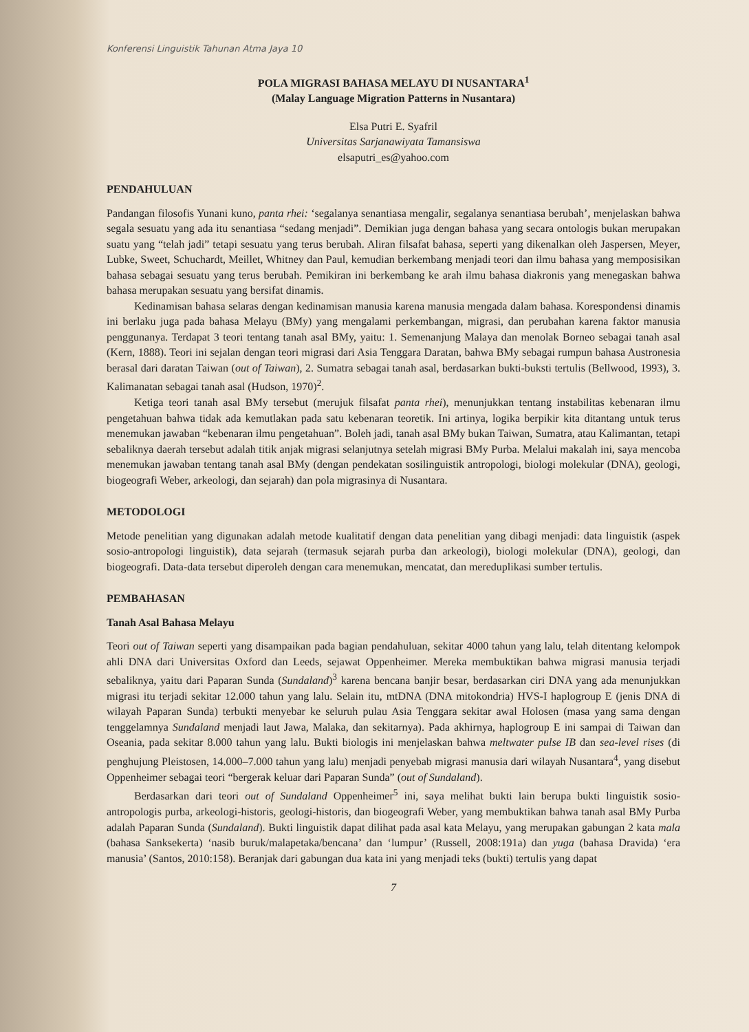Konferensi Linguistik Tahunan Atma Jaya 10
POLA MIGRASI BAHASA MELAYU DI NUSANTARA<sup>1</sup>
(Malay Language Migration Patterns in Nusantara)
Elsa Putri E. Syafril
Universitas Sarjanawiyata Tamansiswa
elsaputri_es@yahoo.com
PENDAHULUAN
Pandangan filosofis Yunani kuno, panta rhei: ‘segalanya senantiasa mengalir, segalanya senantiasa berubah’, menjelaskan bahwa segala sesuatu yang ada itu senantiasa “sedang menjadi”. Demikian juga dengan bahasa yang secara ontologis bukan merupakan suatu yang “telah jadi” tetapi sesuatu yang terus berubah. Aliran filsafat bahasa, seperti yang dikenalkan oleh Jaspersen, Meyer, Lubke, Sweet, Schuchardt, Meillet, Whitney dan Paul, kemudian berkembang menjadi teori dan ilmu bahasa yang memposisikan bahasa sebagai sesuatu yang terus berubah. Pemikiran ini berkembang ke arah ilmu bahasa diakronis yang menegaskan bahwa bahasa merupakan sesuatu yang bersifat dinamis.
Kedinamisan bahasa selaras dengan kedinamisan manusia karena manusia mengada dalam bahasa. Korespondensi dinamis ini berlaku juga pada bahasa Melayu (BMy) yang mengalami perkembangan, migrasi, dan perubahan karena faktor manusia penggunanya. Terdapat 3 teori tentang tanah asal BMy, yaitu: 1. Semenanjung Malaya dan menolak Borneo sebagai tanah asal (Kern, 1888). Teori ini sejalan dengan teori migrasi dari Asia Tenggara Daratan, bahwa BMy sebagai rumpun bahasa Austronesia berasal dari daratan Taiwan (out of Taiwan), 2. Sumatra sebagai tanah asal, berdasarkan bukti-buksti tertulis (Bellwood, 1993), 3. Kalimanatan sebagai tanah asal (Hudson, 1970)<sup>2</sup>.
Ketiga teori tanah asal BMy tersebut (merujuk filsafat panta rhei), menunjukkan tentang instabilitas kebenaran ilmu pengetahuan bahwa tidak ada kemutlakan pada satu kebenaran teoretik. Ini artinya, logika berpikir kita ditantang untuk terus menemukan jawaban “kebenaran ilmu pengetahuan”. Boleh jadi, tanah asal BMy bukan Taiwan, Sumatra, atau Kalimantan, tetapi sebaliknya daerah tersebut adalah titik anjak migrasi selanjutnya setelah migrasi BMy Purba. Melalui makalah ini, saya mencoba menemukan jawaban tentang tanah asal BMy (dengan pendekatan sosilinguistik antropologi, biologi molekular (DNA), geologi, biogeografi Weber, arkeologi, dan sejarah) dan pola migrasinya di Nusantara.
METODOLOGI
Metode penelitian yang digunakan adalah metode kualitatif dengan data penelitian yang dibagi menjadi: data linguistik (aspek sosio-antropologi linguistik), data sejarah (termasuk sejarah purba dan arkeologi), biologi molekular (DNA), geologi, dan biogeografi. Data-data tersebut diperoleh dengan cara menemukan, mencatat, dan mereduplikasi sumber tertulis.
PEMBAHASAN
Tanah Asal Bahasa Melayu
Teori out of Taiwan seperti yang disampaikan pada bagian pendahuluan, sekitar 4000 tahun yang lalu, telah ditentang kelompok ahli DNA dari Universitas Oxford dan Leeds, sejawat Oppenheimer. Mereka membuktikan bahwa migrasi manusia terjadi sebaliknya, yaitu dari Paparan Sunda (Sundaland)<sup>3</sup> karena bencana banjir besar, berdasarkan ciri DNA yang ada menunjukkan migrasi itu terjadi sekitar 12.000 tahun yang lalu. Selain itu, mtDNA (DNA mitokondria) HVS-I haplogroup E (jenis DNA di wilayah Paparan Sunda) terbukti menyebar ke seluruh pulau Asia Tenggara sekitar awal Holosen (masa yang sama dengan tenggelamnya Sundaland menjadi laut Jawa, Malaka, dan sekitarnya). Pada akhirnya, haplogroup E ini sampai di Taiwan dan Oseania, pada sekitar 8.000 tahun yang lalu. Bukti biologis ini menjelaskan bahwa meltwater pulse IB dan sea-level rises (di penghujung Pleistosen, 14.000–7.000 tahun yang lalu) menjadi penyebab migrasi manusia dari wilayah Nusantara<sup>4</sup>, yang disebut Oppenheimer sebagai teori “bergerak keluar dari Paparan Sunda” (out of Sundaland).
Berdasarkan dari teori out of Sundaland Oppenheimer<sup>5</sup> ini, saya melihat bukti lain berupa bukti linguistik sosio-antropologis purba, arkeologi-historis, geologi-historis, dan biogeografi Weber, yang membuktikan bahwa tanah asal BMy Purba adalah Paparan Sunda (Sundaland). Bukti linguistik dapat dilihat pada asal kata Melayu, yang merupakan gabungan 2 kata mala (bahasa Sanksekerta) ‘nasib buruk/malapetaka/bencana’ dan ‘lumpur’ (Russell, 2008:191a) dan yuga (bahasa Dravida) ‘era manusia’ (Santos, 2010:158). Beranjak dari gabungan dua kata ini yang menjadi teks (bukti) tertulis yang dapat
7